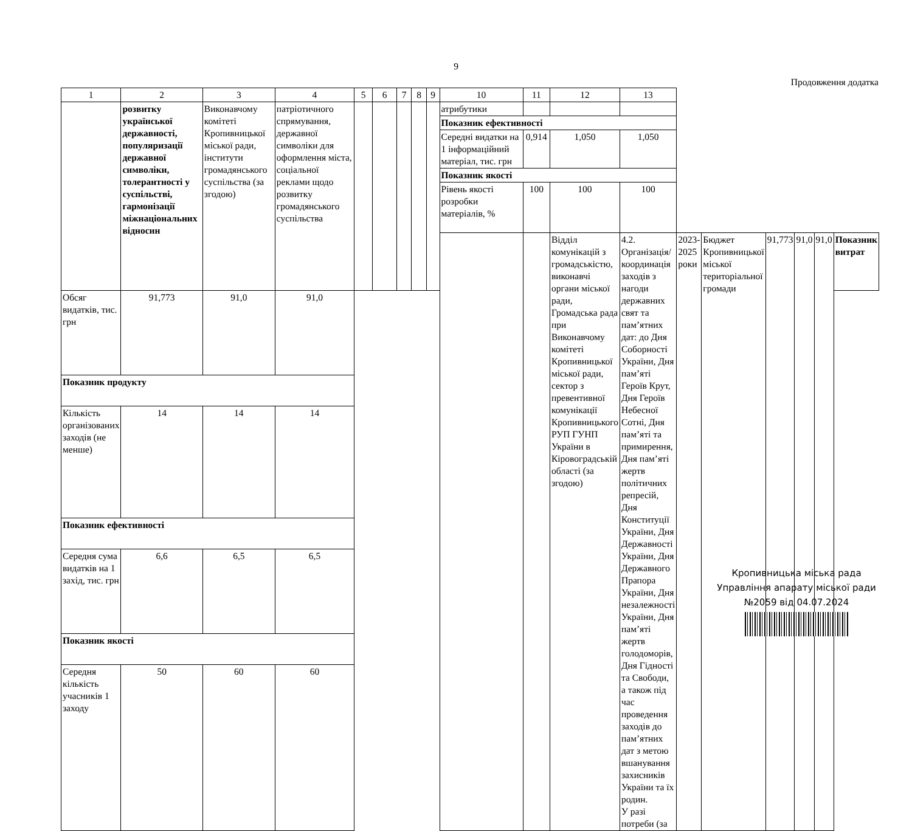9
Продовження додатка
| 1 | 2 | 3 | 4 | 5 | 6 | 7 | 8 | 9 | 10 | 11 | 12 | 13 | | | | | | |
| --- | --- | --- | --- | --- | --- | --- | --- | --- | --- | --- | --- | --- | --- | --- | --- | --- | --- | --- |
| | розвитку української державності, популяризації державної символіки, толерантності у суспільстві, гармонізації міжнаціональних відносин | Виконавчому комітеті Кропивницької міської ради, інститути громадянського суспільства (за згодою) | патріотичного спрямування, державної символіки для оформлення міста, соціальної реклами щодо розвитку громадянського суспільства | | | | | | атрибутики | | | | | | | | | |
| | | | | | | | | | Показник ефективності | | | | | | | | | |
| | | | | | | | | | Середні видатки на 1 інформаційний матеріал, тис. грн | 0,914 | 1,050 | 1,050 | | | | | | |
| | | | | | | | | | Показник якості | | | | | | | | | |
| | | | | | | | | | Рівень якості розробки матеріалів, % | 100 | 100 | 100 | | | | | | |
| | | | | | | | | | | | Відділ комунікацій з громадськістю, виконавчі органи міської ради, Громадська рада при Виконавчому комітеті Кропивницької міської ради, сектор з превентивної комунікації Кропивницького РУП ГУНП України в Кіровоградській області (за згодою) | 4.2. Організація/ координація заходів з нагоди державних свят та пам’ятних дат: до Дня Соборності України, Дня пам’яті Героїв Крут, Дня Героїв Небесної Сотні, Дня пам’яті та примирення, Дня пам’яті жертв політичних репресій, Дня Конституції України, Дня Державності України, Дня Державного Прапора України, Дня незалежності України, Дня пам’яті жертв голодоморів, Дня Гідності та Свободи, а також під час проведення заходів до пам’ятних дат з метою вшанування захисників України та їх родин. У разі потреби (за | 2023-2025 роки | Бюджет Кропивницької міської територіальної громади | 91,773 | 91,0 | 91,0 | Показник витрат |
| Обсяг видатків, тис. грн | 91,773 | 91,0 | 91,0 | | | | | | | | | | | | | | | |
| Показник продукту | | | | | | | | | | | | | | | | | | |
| Кількість організованих заходів (не менше) | 14 | 14 | 14 | | | | | | | | | | | | | | | |
| Показник ефективності | | | | | | | | | | | | | | | | | | |
| Середня сума видатків на 1 захід, тис. грн | 6,6 | 6,5 | 6,5 | | | | | | | | | | | | | | | |
| Показник якості | | | | | | | | | | | | | | | | | | |
| Середня кількість учасників 1 заходу | 50 | 60 | 60 | | | | | | | | | | | | | | | |
Кропивницька міська рада
Управління апарату міської ради
№2059 від 04.07.2024